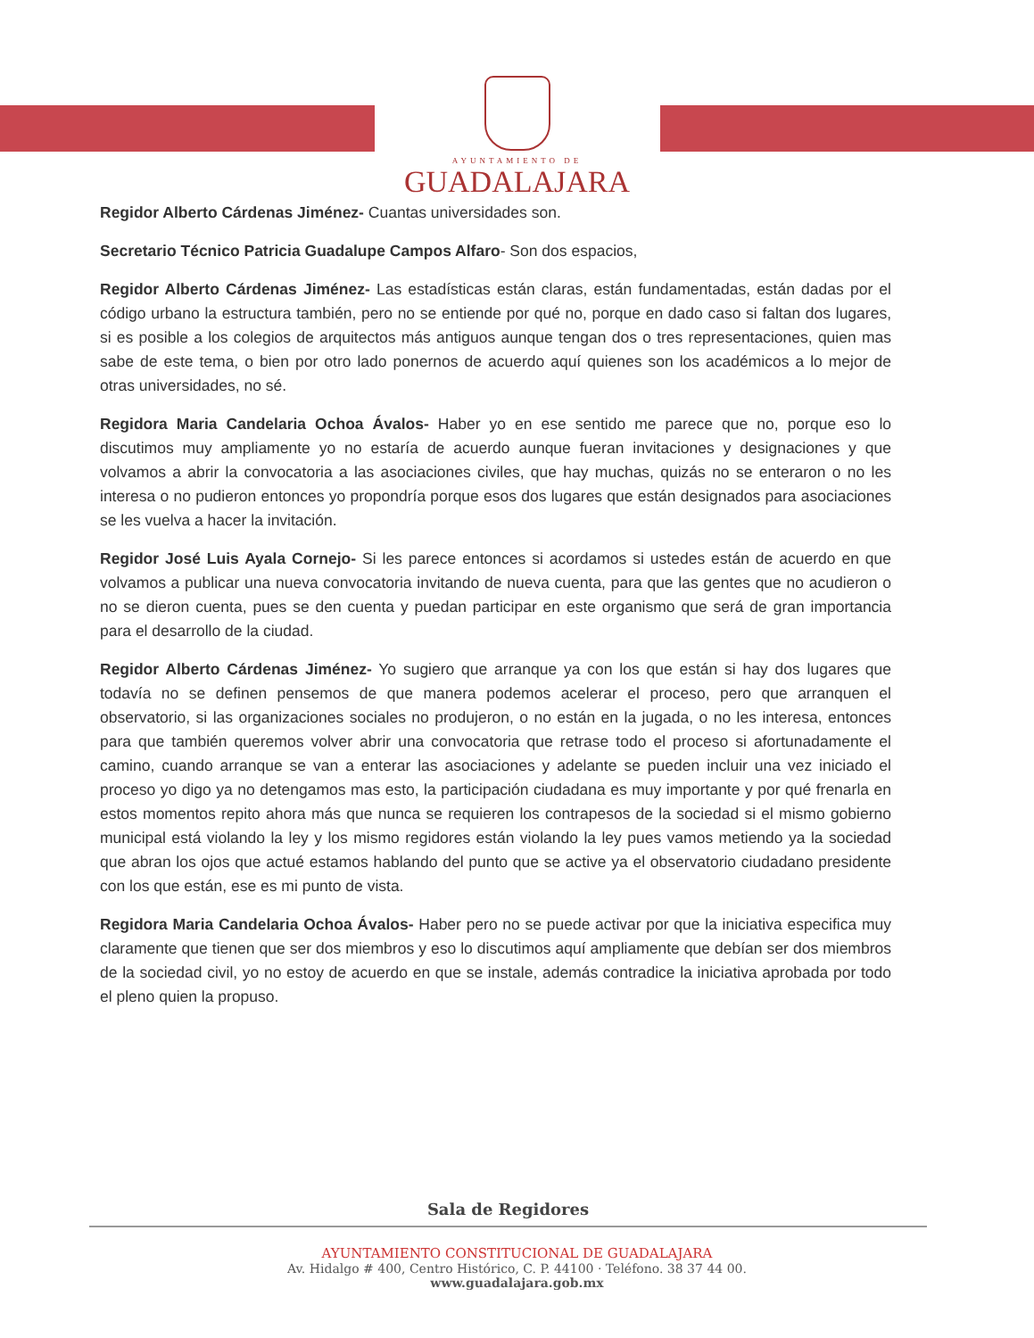AYUNTAMIENTO DE
GUADALAJARA
Regidor Alberto Cárdenas Jiménez- Cuantas universidades son.
Secretario Técnico Patricia Guadalupe Campos Alfaro- Son dos espacios,
Regidor Alberto Cárdenas Jiménez- Las estadísticas están claras, están fundamentadas, están dadas por el código urbano la estructura también, pero no se entiende por qué no, porque en dado caso si faltan dos lugares, si es posible a los colegios de arquitectos más antiguos aunque tengan dos o tres representaciones, quien mas sabe de este tema, o bien por otro lado ponernos de acuerdo aquí quienes son los académicos a lo mejor de otras universidades, no sé.
Regidora Maria Candelaria Ochoa Ávalos- Haber yo en ese sentido me parece que no, porque eso lo discutimos muy ampliamente yo no estaría de acuerdo aunque fueran invitaciones y designaciones y que volvamos a abrir la convocatoria a las asociaciones civiles, que hay muchas, quizás no se enteraron o no les interesa o no pudieron entonces yo propondría porque esos dos lugares que están designados para asociaciones se les vuelva a hacer la invitación.
Regidor José Luis Ayala Cornejo- Si les parece entonces si acordamos si ustedes están de acuerdo en que volvamos a publicar una nueva convocatoria invitando de nueva cuenta, para que las gentes que no acudieron o no se dieron cuenta, pues se den cuenta y puedan participar en este organismo que será de gran importancia para el desarrollo de la ciudad.
Regidor Alberto Cárdenas Jiménez- Yo sugiero que arranque ya con los que están si hay dos lugares que todavía no se definen pensemos de que manera podemos acelerar el proceso, pero que arranquen el observatorio, si las organizaciones sociales no produjeron, o no están en la jugada, o no les interesa, entonces para que también queremos volver abrir una convocatoria que retrase todo el proceso si afortunadamente el camino, cuando arranque se van a enterar las asociaciones y adelante se pueden incluir una vez iniciado el proceso yo digo ya no detengamos mas esto, la participación ciudadana es muy importante y por qué frenarla en estos momentos repito ahora más que nunca se requieren los contrapesos de la sociedad si el mismo gobierno municipal está violando la ley y los mismo regidores están violando la ley pues vamos metiendo ya la sociedad que abran los ojos que actué estamos hablando del punto que se active ya el observatorio ciudadano presidente con los que están, ese es mi punto de vista.
Regidora Maria Candelaria Ochoa Ávalos- Haber pero no se puede activar por que la iniciativa especifica muy claramente que tienen que ser dos miembros y eso lo discutimos aquí ampliamente que debían ser dos miembros de la sociedad civil, yo no estoy de acuerdo en que se instale, además contradice la iniciativa aprobada por todo el pleno quien la propuso.
Sala de Regidores
AYUNTAMIENTO CONSTITUCIONAL DE GUADALAJARA
Av. Hidalgo # 400, Centro Histórico, C. P. 44100 · Teléfono. 38 37 44 00.
www.guadalajara.gob.mx